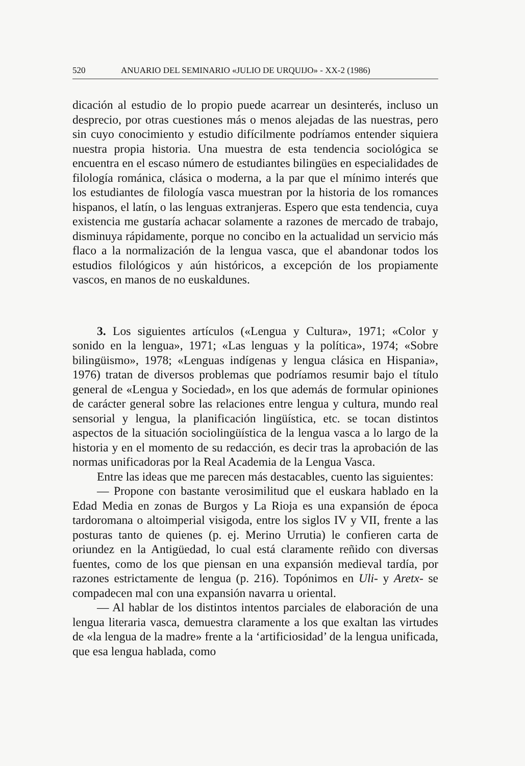520 ANUARIO DEL SEMINARIO «JULIO DE URQUIJO» - XX-2 (1986)
dicación al estudio de lo propio puede acarrear un desinterés, incluso un desprecio, por otras cuestiones más o menos alejadas de las nuestras, pero sin cuyo conocimiento y estudio difícilmente podríamos entender siquiera nuestra propia historia. Una muestra de esta tendencia sociológica se encuentra en el escaso número de estudiantes bilingües en especialidades de filología románica, clásica o moderna, a la par que el mínimo interés que los estudiantes de filología vasca muestran por la historia de los romances hispanos, el latín, o las lenguas extranjeras. Espero que esta tendencia, cuya existencia me gustaría achacar solamente a razones de mercado de trabajo, disminuya rápidamente, porque no concibo en la actualidad un servicio más flaco a la normalización de la lengua vasca, que el abandonar todos los estudios filológicos y aún históricos, a excepción de los propiamente vascos, en manos de no euskaldunes.
3. Los siguientes artículos («Lengua y Cultura», 1971; «Color y sonido en la lengua», 1971; «Las lenguas y la política», 1974; «Sobre bilingüismo», 1978; «Lenguas indígenas y lengua clásica en Hispania», 1976) tratan de diversos problemas que podríamos resumir bajo el título general de «Lengua y Sociedad», en los que además de formular opiniones de carácter general sobre las relaciones entre lengua y cultura, mundo real sensorial y lengua, la planificación lingüística, etc. se tocan distintos aspectos de la situación sociolingüística de la lengua vasca a lo largo de la historia y en el momento de su redacción, es decir tras la aprobación de las normas unificadoras por la Real Academia de la Lengua Vasca.
Entre las ideas que me parecen más destacables, cuento las siguientes:
— Propone con bastante verosimilitud que el euskara hablado en la Edad Media en zonas de Burgos y La Rioja es una expansión de época tardoromana o altoimperial visigoda, entre los siglos IV y VII, frente a las posturas tanto de quienes (p. ej. Merino Urrutia) le confieren carta de oriundez en la Antigüedad, lo cual está claramente reñido con diversas fuentes, como de los que piensan en una expansión medieval tardía, por razones estrictamente de lengua (p. 216). Topónimos en Uli- y Aretx- se compadecen mal con una expansión navarra u oriental.
— Al hablar de los distintos intentos parciales de elaboración de una lengua literaria vasca, demuestra claramente a los que exaltan las virtudes de «la lengua de la madre» frente a la ‘artificiosidad’ de la lengua unificada, que esa lengua hablada, como